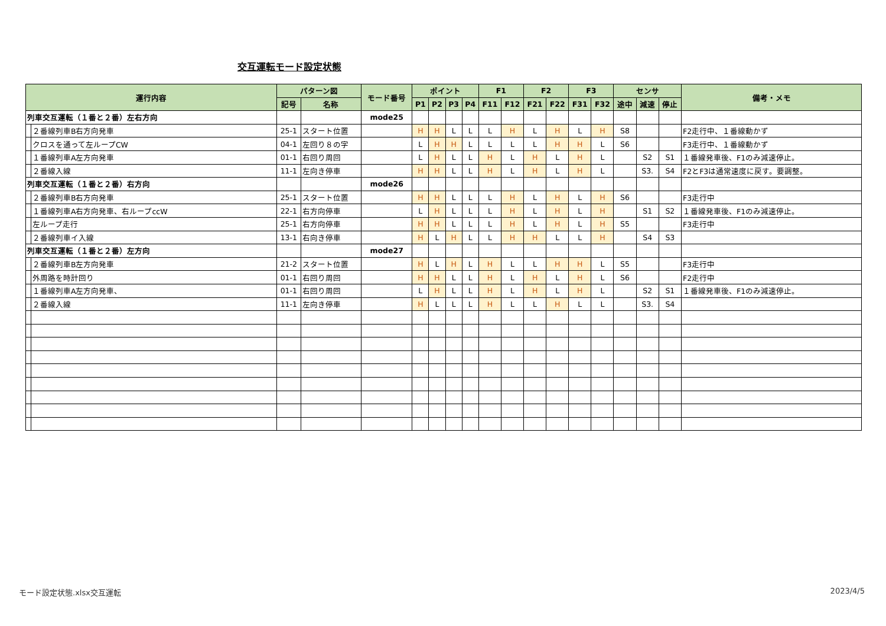交互運転モード設定状態
| 運行内容 | | パターン図 | | モード番号 | ポイント | | | | F1 | | F2 | | F3 | | センサ | | | 備考・メモ |
| --- | --- | --- | --- | --- | --- | --- | --- | --- | --- | --- | --- | --- | --- | --- | --- | --- | --- | --- |
| | | 記号 | 名称 | | P1 | P2 | P3 | P4 | F11 | F12 | F21 | F22 | F31 | F32 | 途中 | 減速 | 停止 | |
| 列車交互運転（１番と２番）左右方向 | | | | mode25 | | | | | | | | | | | | | | |
| | ２番線列車B右方向発車 | 25-1 | スタート位置 | | H | H | L | L | L | H | L | H | L | H | S8 | | | F2走行中、１番線動かず |
| | クロスを通って左ループCW | 04-1 | 左回り８の字 | | L | H | H | L | L | L | L | H | H | L | S6 | | | F3走行中、１番線動かず |
| | １番線列車A左方向発車 | 01-1 | 右回り周回 | | L | H | L | L | H | L | H | L | H | L | | S2 | S1 | １番線発車後、F1のみ減速停止。 |
| | ２番線入線 | 11-1 | 左向き停車 | | H | H | L | L | H | L | H | L | H | L | | S3. | S4 | F2とF3は通常速度に戻す。要調整。 |
| 列車交互運転（１番と２番）右方向 | | | | mode26 | | | | | | | | | | | | | | |
| | ２番線列車B右方向発車 | 25-1 | スタート位置 | | H | H | L | L | L | H | L | H | L | H | S6 | | | F3走行中 |
| | １番線列車A右方向発車、右ループccW | 22-1 | 右方向停車 | | L | H | L | L | L | H | L | H | L | H | | S1 | S2 | １番線発車後、F1のみ減速停止。 |
| | 左ループ走行 | 25-1 | 右方向停車 | | H | H | L | L | L | H | L | H | L | H | S5 | | | F3走行中 |
| | ２番線列車イ入線 | 13-1 | 右向き停車 | | H | L | H | L | L | H | H | L | L | H | | S4 | S3 | |
| 列車交互運転（１番と２番）左方向 | | | | mode27 | | | | | | | | | | | | | | |
| | ２番線列車B左方向発車 | 21-2 | スタート位置 | | H | L | H | L | H | L | L | H | H | L | S5 | | | F3走行中 |
| | 外周路を時計回り | 01-1 | 右回り周回 | | H | H | L | L | H | L | H | L | H | L | S6 | | | F2走行中 |
| | １番線列車A左方向発車、 | 01-1 | 右回り周回 | | L | H | L | L | H | L | H | L | H | L | | S2 | S1 | １番線発車後、F1のみ減速停止。 |
| | ２番線入線 | 11-1 | 左向き停車 | | H | L | L | L | H | L | L | H | L | L | | S3. | S4 | |
モード設定状態.xlsx交互運転 2023/4/5